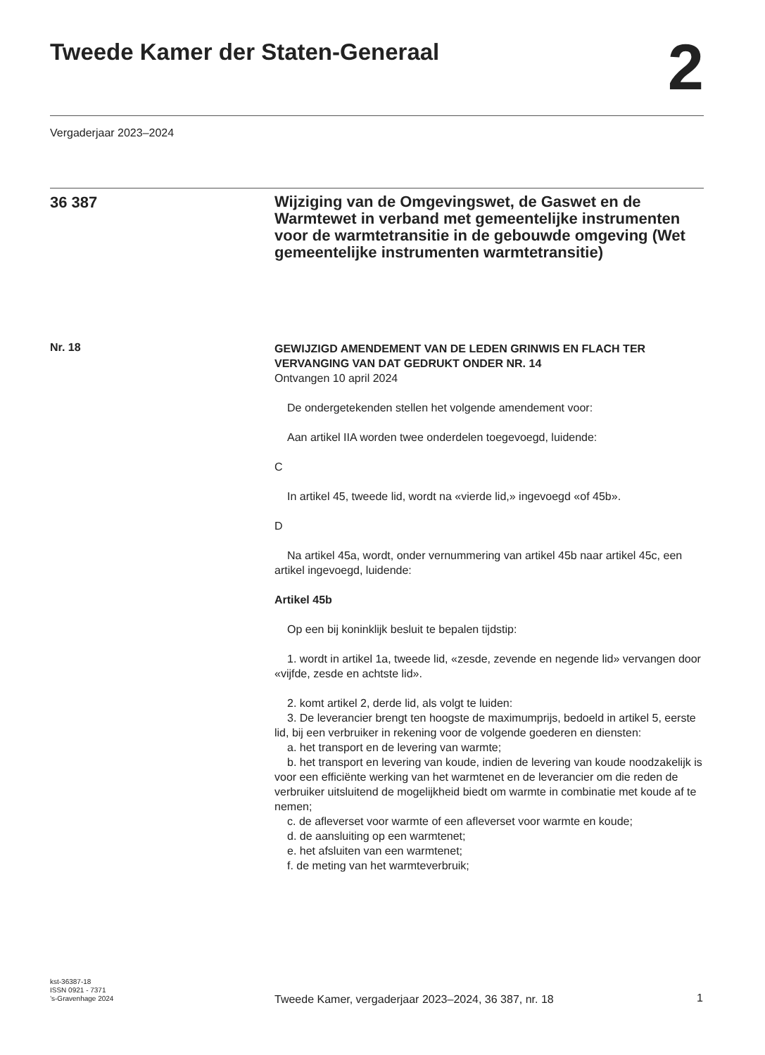Tweede Kamer der Staten-Generaal
2
Vergaderjaar 2023–2024
36 387
Wijziging van de Omgevingswet, de Gaswet en de Warmtewet in verband met gemeentelijke instrumenten voor de warmtetransitie in de gebouwde omgeving (Wet gemeentelijke instrumenten warmtetransitie)
Nr. 18
GEWIJZIGD AMENDEMENT VAN DE LEDEN GRINWIS EN FLACH TER VERVANGING VAN DAT GEDRUKT ONDER NR. 14
Ontvangen 10 april 2024
De ondergetekenden stellen het volgende amendement voor:
Aan artikel IIA worden twee onderdelen toegevoegd, luidende:
C
In artikel 45, tweede lid, wordt na «vierde lid,» ingevoegd «of 45b».
D
Na artikel 45a, wordt, onder vernummering van artikel 45b naar artikel 45c, een artikel ingevoegd, luidende:
Artikel 45b
Op een bij koninklijk besluit te bepalen tijdstip:
1. wordt in artikel 1a, tweede lid, «zesde, zevende en negende lid» vervangen door «vijfde, zesde en achtste lid».
2. komt artikel 2, derde lid, als volgt te luiden:
3. De leverancier brengt ten hoogste de maximumprijs, bedoeld in artikel 5, eerste lid, bij een verbruiker in rekening voor de volgende goederen en diensten:
a. het transport en de levering van warmte;
b. het transport en levering van koude, indien de levering van koude noodzakelijk is voor een efficiënte werking van het warmtenet en de leverancier om die reden de verbruiker uitsluitend de mogelijkheid biedt om warmte in combinatie met koude af te nemen;
c. de afleverset voor warmte of een afleverset voor warmte en koude;
d. de aansluiting op een warmtenet;
e. het afsluiten van een warmtenet;
f. de meting van het warmteverbruik;
kst-36387-18
ISSN 0921 - 7371
’s-Gravenhage 2024
Tweede Kamer, vergaderjaar 2023–2024, 36 387, nr. 18 1